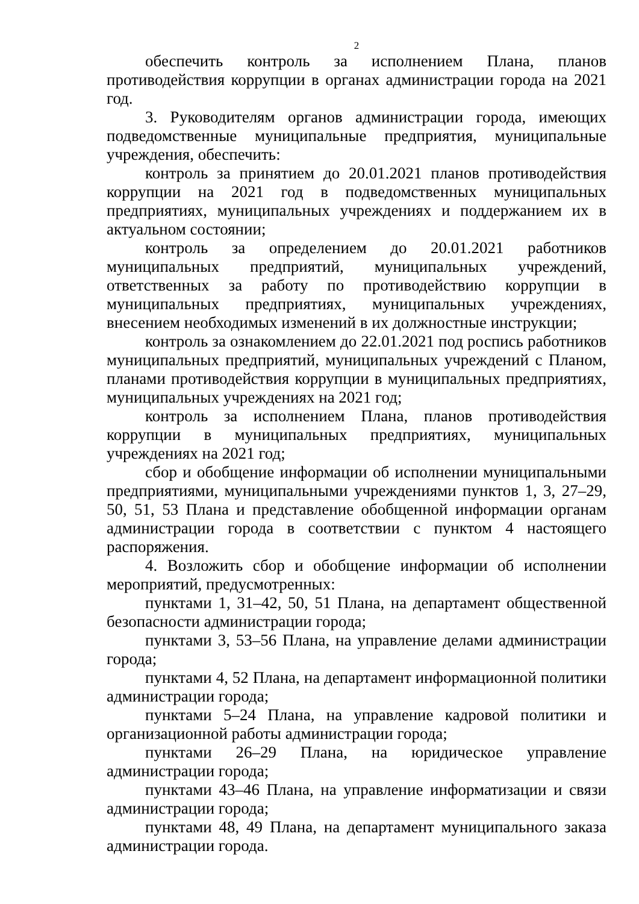2
обеспечить контроль за исполнением Плана, планов противодействия коррупции в органах администрации города на 2021 год.
3. Руководителям органов администрации города, имеющих подведомственные муниципальные предприятия, муниципальные учреждения, обеспечить:
контроль за принятием до 20.01.2021 планов противодействия коррупции на 2021 год в подведомственных муниципальных предприятиях, муниципальных учреждениях и поддержанием их в актуальном состоянии;
контроль за определением до 20.01.2021 работников муниципальных предприятий, муниципальных учреждений, ответственных за работу по противодействию коррупции в муниципальных предприятиях, муниципальных учреждениях, внесением необходимых изменений в их должностные инструкции;
контроль за ознакомлением до 22.01.2021 под роспись работников муниципальных предприятий, муниципальных учреждений с Планом, планами противодействия коррупции в муниципальных предприятиях, муниципальных учреждениях на 2021 год;
контроль за исполнением Плана, планов противодействия коррупции в муниципальных предприятиях, муниципальных учреждениях на 2021 год;
сбор и обобщение информации об исполнении муниципальными предприятиями, муниципальными учреждениями пунктов 1, 3, 27–29, 50, 51, 53 Плана и представление обобщенной информации органам администрации города в соответствии с пунктом 4 настоящего распоряжения.
4. Возложить сбор и обобщение информации об исполнении мероприятий, предусмотренных:
пунктами 1, 31–42, 50, 51 Плана, на департамент общественной безопасности администрации города;
пунктами 3, 53–56 Плана, на управление делами администрации города;
пунктами 4, 52 Плана, на департамент информационной политики администрации города;
пунктами 5–24 Плана, на управление кадровой политики и организационной работы администрации города;
пунктами 26–29 Плана, на юридическое управление администрации города;
пунктами 43–46 Плана, на управление информатизации и связи администрации города;
пунктами 48, 49 Плана, на департамент муниципального заказа администрации города.